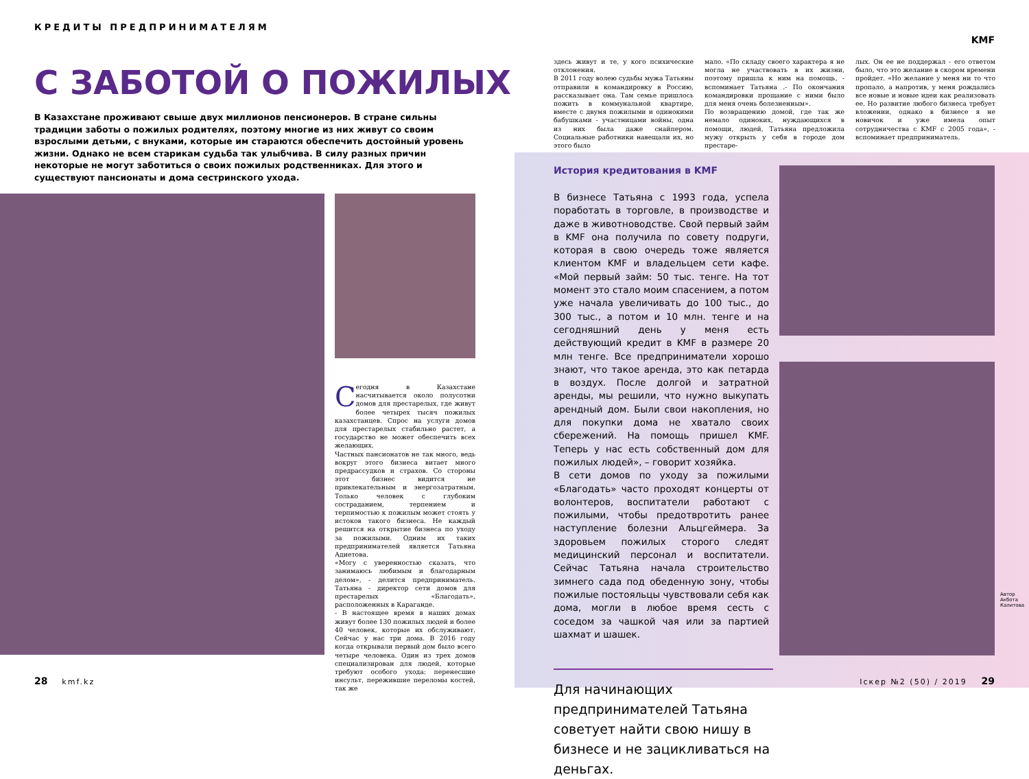КРЕДИТЫ ПРЕДПРИНИМАТЕЛЯМ
С ЗАБОТОЙ О ПОЖИЛЫХ
В Казахстане проживают свыше двух миллионов пенсионеров. В стране сильны традиции заботы о пожилых родителях, поэтому многие из них живут со своим взрослыми детьми, с внуками, которые им стараются обеспечить достойный уровень жизни. Однако не всем старикам судьба так улыбчива. В силу разных причин некоторые не могут заботиться о своих пожилых родственниках. Для этого и существуют пансионаты и дома сестринского ухода.
Сегодня в Казахстане насчитывается около полусотни домов для престарелых, где живут более четырех тысяч пожилых казахстанцев. Спрос на услуги домов для престарелых стабильно растет, а государство не может обеспечить всех желающих.
Частных пансионатов не так много, ведь вокруг этого бизнеса витает много предрассудков и страхов. Со стороны этот бизнес видится не привлекательным и энергозатратным. Только человек с глубоким состраданием, терпением и терпимостью к пожилым может стоять у истоков такого бизнеса. Не каждый решится на открытие бизнеса по уходу за пожилыми. Одним их таких предпринимателей является Татьяна Адиетова.
«Могу с уверенностью сказать, что занимаюсь любимым и благодарным делом», - делится предприниматель. Татьяна - директор сети домов для престарелых «Благодать», расположенных в Караганде.
- В настоящее время в наших домах живут более 130 пожилых людей и более 40 человек, которые их обслуживают. Сейчас у нас три дома. В 2016 году когда открывали первый дом было всего четыре человека. Один из трех домов специализирован для людей, которые требуют особого ухода: перенесшие инсульт, пережившие переломы костей, так же
28 kmf.kz
KMF
здесь живут и те, у кого психические отклонения.
В 2011 году волею судьбы мужа Татьяны отправили в командировку в Россию, рассказывает она. Там семье пришлось пожить в коммунальной квартире, вместе с двумя пожилыми и одинокими бабушками - участницами войны, одна из них была даже снайпером. Социальные работники навещали их, но этого было
мало. «По складу своего характера я не могла не участвовать в их жизни, поэтому пришла к ним на помощь, - вспоминает Татьяна .- По окончания командировки прощание с ними было для меня очень болезненным».
По возвращению домой, где так же немало одиноких, нуждающихся в помощи, людей, Татьяна предложила мужу открыть у себя в городе дом престаре-
лых. Он ее не поддержал - его ответом было, что это желание в скором времени пройдет. «Но желание у меня ни то что пропало, а напротив, у меня рождались все новые и новые идеи как реализовать ее. Но развитие любого бизнеса требует вложении, однако в бизнесе я не новичок и уже имела опыт сотрудничества с KMF с 2005 года», - вспоминает предприниматель.
История кредитования в KMF
В бизнесе Татьяна с 1993 года, успела поработать в торговле, в производстве и даже в животноводстве. Свой первый займ в KMF она получила по совету подруги, которая в свою очередь тоже является клиентом KMF и владельцем сети кафе. «Мой первый займ: 50 тыс. тенге. На тот момент это стало моим спасением, а потом уже начала увеличивать до 100 тыс., до 300 тыс., а потом и 10 млн. тенге и на сегодняшний день у меня есть действующий кредит в KMF в размере 20 млн тенге. Все предприниматели хорошо знают, что такое аренда, это как петарда в воздух. После долгой и затратной аренды, мы решили, что нужно выкупать арендный дом. Были свои накопления, но для покупки дома не хватало своих сбережений. На помощь пришел KMF. Теперь у нас есть собственный дом для пожилых людей», – говорит хозяйка.
В сети домов по уходу за пожилыми «Благодать» часто проходят концерты от волонтеров, воспитатели работают с пожилыми, чтобы предотвротить ранее наступление болезни Альцгеймера. За здоровьем пожилых сторого следят медицинский персонал и воспитатели. Сейчас Татьяна начала строительство зимнего сада под обеденную зону, чтобы пожилые постояльцы чувствовали себя как дома, могли в любое время сесть с соседом за чашкой чая или за партией шахмат и шашек.
Для начинающих предпринимателей Татьяна советует найти свою нишу в бизнесе и не зацикливаться на деньгах.
Автор Акбота Калитова
Іскер №2 (50) / 2019 29